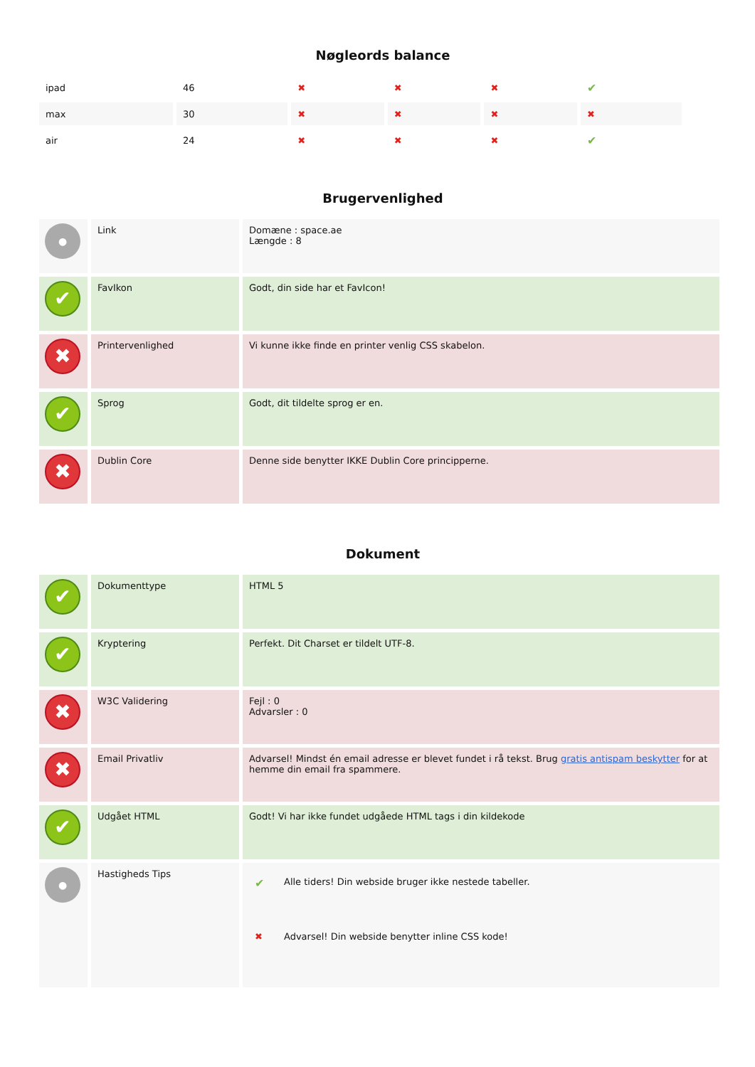Nøgleords balance
| ipad | 46 | ✖ | ✖ | ✖ | ✔ | |
| max | 30 | ✖ | ✖ | ✖ | ✖ | |
| air | 24 | ✖ | ✖ | ✖ | ✔ | |
Brugervenlighed
| ● | Link | Domæne : space.ae Længde : 8 |
| ✔ | FavIkon | Godt, din side har et FavIcon! |
| ✖ | Printervenlighed | Vi kunne ikke finde en printer venlig CSS skabelon. |
| ✔ | Sprog | Godt, dit tildelte sprog er en. |
| ✖ | Dublin Core | Denne side benytter IKKE Dublin Core principperne. |
Dokument
| ✔ | Dokumenttype | HTML 5 |
| ✔ | Kryptering | Perfekt. Dit Charset er tildelt UTF-8. |
| ✖ | W3C Validering | Fejl : 0 Advarsler : 0 |
| ✖ | Email Privatliv | Advarsel! Mindst én email adresse er blevet fundet i rå tekst. Brug gratis antispam beskytter for at hemme din email fra spammere. |
| ✔ | Udgået HTML | Godt! Vi har ikke fundet udgåede HTML tags i din kildekode |
| ● | Hastigheds Tips | / ✔ / Alle tiders! Din webside bruger ikke nestede tabeller. / / ✖ / Advarsel! Din webside benytter inline CSS kode! / |